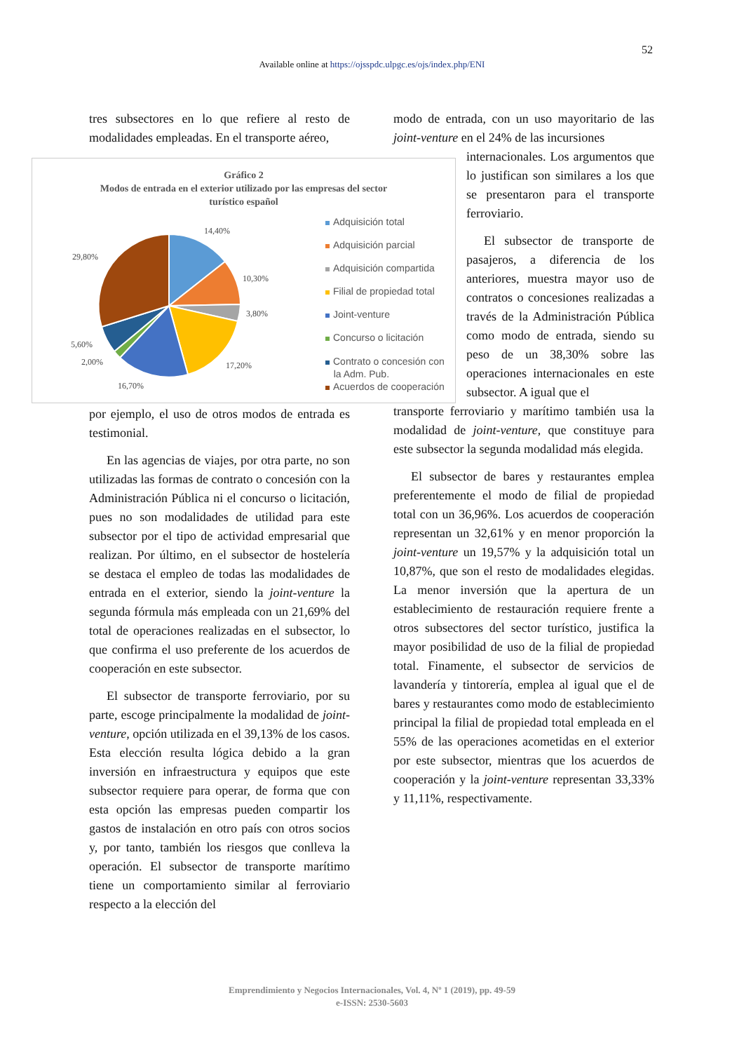52
Available online at https://ojsspdc.ulpgc.es/ojs/index.php/ENI
tres subsectores en lo que refiere al resto de modalidades empleadas. En el transporte aéreo,
por ejemplo, el uso de otros modos de entrada es testimonial.
En las agencias de viajes, por otra parte, no son utilizadas las formas de contrato o concesión con la Administración Pública ni el concurso o licitación, pues no son modalidades de utilidad para este subsector por el tipo de actividad empresarial que realizan. Por último, en el subsector de hostelería se destaca el empleo de todas las modalidades de entrada en el exterior, siendo la joint-venture la segunda fórmula más empleada con un 21,69% del total de operaciones realizadas en el subsector, lo que confirma el uso preferente de los acuerdos de cooperación en este subsector.
El subsector de transporte ferroviario, por su parte, escoge principalmente la modalidad de joint-venture, opción utilizada en el 39,13% de los casos. Esta elección resulta lógica debido a la gran inversión en infraestructura y equipos que este subsector requiere para operar, de forma que con esta opción las empresas pueden compartir los gastos de instalación en otro país con otros socios y, por tanto, también los riesgos que conlleva la operación. El subsector de transporte marítimo tiene un comportamiento similar al ferroviario respecto a la elección del
modo de entrada, con un uso mayoritario de las joint-venture en el 24% de las incursiones
internacionales. Los argumentos que lo justifican son similares a los que se presentaron para el transporte ferroviario.
El subsector de transporte de pasajeros, a diferencia de los anteriores, muestra mayor uso de contratos o concesiones realizadas a través de la Administración Pública como modo de entrada, siendo su peso de un 38,30% sobre las operaciones internacionales en este subsector. A igual que el
transporte ferroviario y marítimo también usa la modalidad de joint-venture, que constituye para este subsector la segunda modalidad más elegida.
El subsector de bares y restaurantes emplea preferentemente el modo de filial de propiedad total con un 36,96%. Los acuerdos de cooperación representan un 32,61% y en menor proporción la joint-venture un 19,57% y la adquisición total un 10,87%, que son el resto de modalidades elegidas. La menor inversión que la apertura de un establecimiento de restauración requiere frente a otros subsectores del sector turístico, justifica la mayor posibilidad de uso de la filial de propiedad total. Finamente, el subsector de servicios de lavandería y tintorería, emplea al igual que el de bares y restaurantes como modo de establecimiento principal la filial de propiedad total empleada en el 55% de las operaciones acometidas en el exterior por este subsector, mientras que los acuerdos de cooperación y la joint-venture representan 33,33% y 11,11%, respectivamente.
Gráfico 2
Modos de entrada en el exterior utilizado por las empresas del sector
turístico español
29,80%
14,40%
10,30%
3,80%
5,60%
2,00% 17,20%
16,70%
Adquisición total
Adquisición parcial
Adquisición compartida
Filial de propiedad total
Joint-venture
Concurso o licitación
Contrato o concesión con
la Adm. Pub.
Acuerdos de cooperación
Emprendimiento y Negocios Internacionales, Vol. 4, Nº 1 (2019), pp. 49-59
e-ISSN: 2530-5603